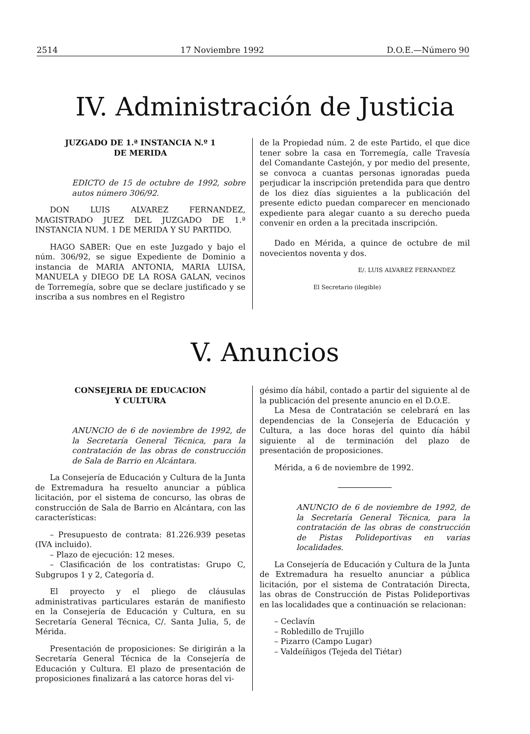2514 17 Noviembre 1992 D.O.E.—Número 90
IV. Administración de Justicia
JUZGADO DE 1.ª INSTANCIA N.º 1
DE MERIDA
EDICTO de 15 de octubre de 1992, sobre autos número 306/92.
DON LUIS ALVAREZ FERNANDEZ, MAGISTRADO JUEZ DEL JUZGADO DE 1.ª INSTANCIA NUM. 1 DE MERIDA Y SU PARTIDO.
HAGO SABER: Que en este Juzgado y bajo el núm. 306/92, se sigue Expediente de Dominio a instancia de MARIA ANTONIA, MARIA LUISA, MANUELA y DIEGO DE LA ROSA GALAN, vecinos de Torremegía, sobre que se declare justificado y se inscriba a sus nombres en el Registro
de la Propiedad núm. 2 de este Partido, el que dice tener sobre la casa en Torremegía, calle Travesía del Comandante Castejón, y por medio del presente, se convoca a cuantas personas ignoradas pueda perjudicar la inscripción pretendida para que dentro de los diez días siguientes a la publicación del presente edicto puedan comparecer en mencionado expediente para alegar cuanto a su derecho pueda convenir en orden a la precitada inscripción.
Dado en Mérida, a quince de octubre de mil novecientos noventa y dos.
E/. LUIS ALVAREZ FERNANDEZ
El Secretario (ilegible)
V. Anuncios
CONSEJERIA DE EDUCACION
Y CULTURA
ANUNCIO de 6 de noviembre de 1992, de la Secretaría General Técnica, para la contratación de las obras de construcción de Sala de Barrio en Alcántara.
La Consejería de Educación y Cultura de la Junta de Extremadura ha resuelto anunciar a pública licitación, por el sistema de concurso, las obras de construcción de Sala de Barrio en Alcántara, con las características:
– Presupuesto de contrata: 81.226.939 pesetas (IVA incluido).
– Plazo de ejecución: 12 meses.
– Clasificación de los contratistas: Grupo C, Subgrupos 1 y 2, Categoría d.
El proyecto y el pliego de cláusulas administrativas particulares estarán de manifiesto en la Consejería de Educación y Cultura, en su Secretaría General Técnica, C/. Santa Julia, 5, de Mérida.
Presentación de proposiciones: Se dirigirán a la Secretaría General Técnica de la Consejería de Educación y Cultura. El plazo de presentación de proposiciones finalizará a las catorce horas del vi-
gésimo día hábil, contado a partir del siguiente al de la publicación del presente anuncio en el D.O.E.
La Mesa de Contratación se celebrará en las dependencias de la Consejería de Educación y Cultura, a las doce horas del quinto día hábil siguiente al de terminación del plazo de presentación de proposiciones.
Mérida, a 6 de noviembre de 1992.
ANUNCIO de 6 de noviembre de 1992, de la Secretaría General Técnica, para la contratación de las obras de construcción de Pistas Polideportivas en varias localidades.
La Consejería de Educación y Cultura de la Junta de Extremadura ha resuelto anunciar a pública licitación, por el sistema de Contratación Directa, las obras de Construcción de Pistas Polideportivas en las localidades que a continuación se relacionan:
– Ceclavín
– Robledillo de Trujillo
– Pizarro (Campo Lugar)
– Valdeíñigos (Tejeda del Tiétar)